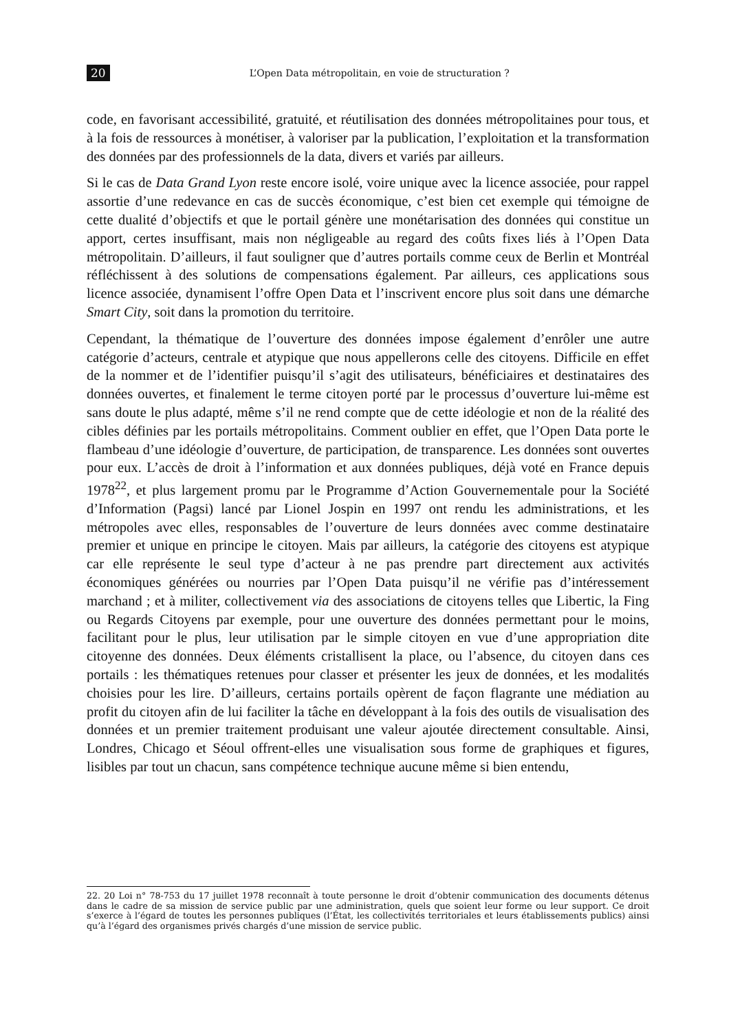20 L’Open Data métropolitain, en voie de structuration ?
code, en favorisant accessibilité, gratuité, et réutilisation des données métropolitaines pour tous, et à la fois de ressources à monétiser, à valoriser par la publication, l’exploitation et la transformation des données par des professionnels de la data, divers et variés par ailleurs.
Si le cas de Data Grand Lyon reste encore isolé, voire unique avec la licence associée, pour rappel assortie d’une redevance en cas de succès économique, c’est bien cet exemple qui témoigne de cette dualité d’objectifs et que le portail génère une monétarisation des données qui constitue un apport, certes insuffisant, mais non négligeable au regard des coûts fixes liés à l’Open Data métropolitain. D’ailleurs, il faut souligner que d’autres portails comme ceux de Berlin et Montréal réfléchissent à des solutions de compensations également. Par ailleurs, ces applications sous licence associée, dynamisent l’offre Open Data et l’inscrivent encore plus soit dans une démarche Smart City, soit dans la promotion du territoire.
Cependant, la thématique de l’ouverture des données impose également d’enrôler une autre catégorie d’acteurs, centrale et atypique que nous appellerons celle des citoyens. Difficile en effet de la nommer et de l’identifier puisqu’il s’agit des utilisateurs, bénéficiaires et destinataires des données ouvertes, et finalement le terme citoyen porté par le processus d’ouverture lui-même est sans doute le plus adapté, même s’il ne rend compte que de cette idéologie et non de la réalité des cibles définies par les portails métropolitains. Comment oublier en effet, que l’Open Data porte le flambeau d’une idéologie d’ouverture, de participation, de transparence. Les données sont ouvertes pour eux. L’accès de droit à l’information et aux données publiques, déjà voté en France depuis 1978<sup>22</sup>, et plus largement promu par le Programme d’Action Gouvernementale pour la Société d’Information (Pagsi) lancé par Lionel Jospin en 1997 ont rendu les administrations, et les métropoles avec elles, responsables de l’ouverture de leurs données avec comme destinataire premier et unique en principe le citoyen. Mais par ailleurs, la catégorie des citoyens est atypique car elle représente le seul type d’acteur à ne pas prendre part directement aux activités économiques générées ou nourries par l’Open Data puisqu’il ne vérifie pas d’intéressement marchand ; et à militer, collectivement via des associations de citoyens telles que Libertic, la Fing ou Regards Citoyens par exemple, pour une ouverture des données permettant pour le moins, facilitant pour le plus, leur utilisation par le simple citoyen en vue d’une appropriation dite citoyenne des données. Deux éléments cristallisent la place, ou l’absence, du citoyen dans ces portails : les thématiques retenues pour classer et présenter les jeux de données, et les modalités choisies pour les lire. D’ailleurs, certains portails opèrent de façon flagrante une médiation au profit du citoyen afin de lui faciliter la tâche en développant à la fois des outils de visualisation des données et un premier traitement produisant une valeur ajoutée directement consultable. Ainsi, Londres, Chicago et Séoul offrent-elles une visualisation sous forme de graphiques et figures, lisibles par tout un chacun, sans compétence technique aucune même si bien entendu,
22. 20 Loi n° 78-753 du 17 juillet 1978 reconnaît à toute personne le droit d’obtenir communication des documents détenus dans le cadre de sa mission de service public par une administration, quels que soient leur forme ou leur support. Ce droit s’exerce à l’égard de toutes les personnes publiques (l’État, les collectivités territoriales et leurs établissements publics) ainsi qu’à l’égard des organismes privés chargés d’une mission de service public.